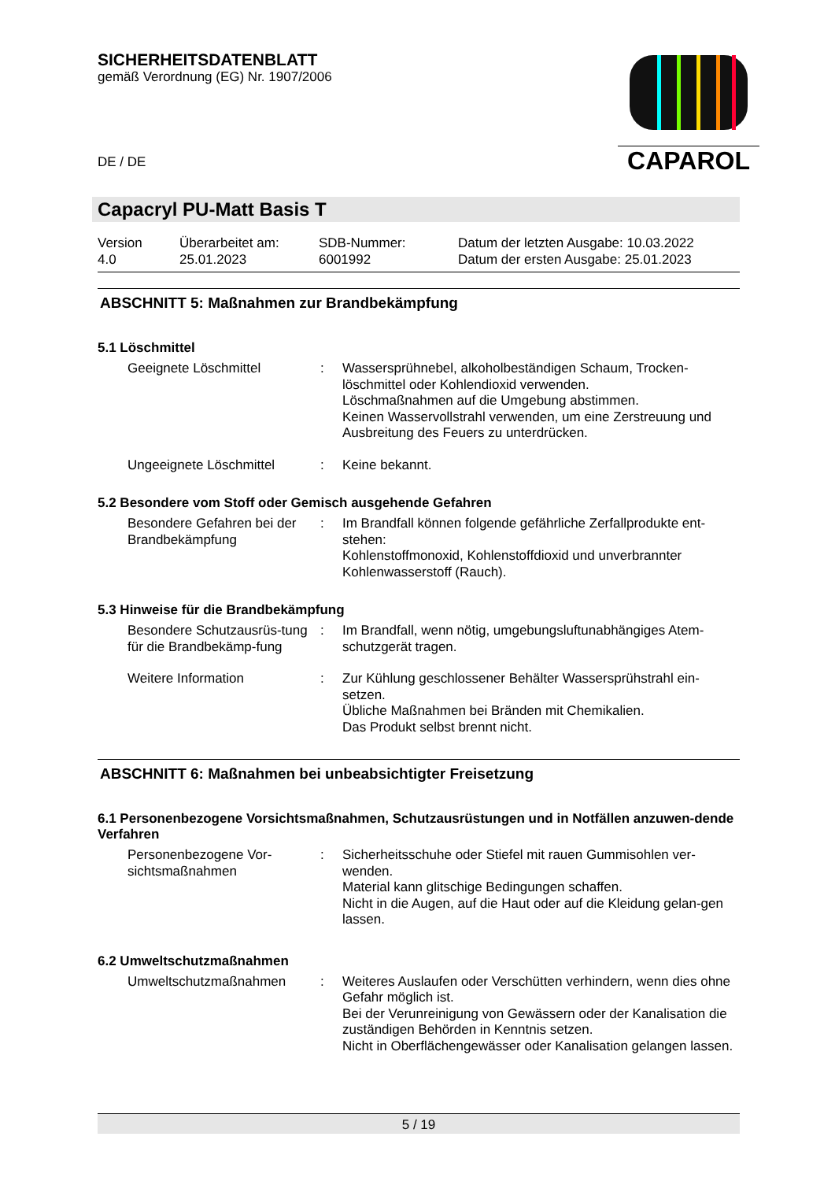SICHERHEITSDATENBLATT
gemäß Verordnung (EG) Nr. 1907/2006
DE / DE
CAPAROL
Capacryl PU-Matt Basis T
Version
4.0
Überarbeitet am:
25.01.2023
SDB-Nummer:
6001992
Datum der letzten Ausgabe: 10.03.2022
Datum der ersten Ausgabe: 25.01.2023
ABSCHNITT 5: Maßnahmen zur Brandbekämpfung
5.1 Löschmittel
Geeignete Löschmittel
:
Wassersprühnebel, alkoholbeständigen Schaum, Trocken-löschmittel oder Kohlendioxid verwenden.
Löschmaßnahmen auf die Umgebung abstimmen.
Keinen Wasservollstrahl verwenden, um eine Zerstreuung und Ausbreitung des Feuers zu unterdrücken.
Ungeeignete Löschmittel
:
Keine bekannt.
5.2 Besondere vom Stoff oder Gemisch ausgehende Gefahren
Besondere Gefahren bei der Brandbekämpfung
:
Im Brandfall können folgende gefährliche Zerfallprodukte ent-stehen:
Kohlenstoffmonoxid, Kohlenstoffdioxid und unverbrannter Kohlenwasserstoff (Rauch).
5.3 Hinweise für die Brandbekämpfung
Besondere Schutzausrüs-tung für die Brandbekämp-fung
:
Im Brandfall, wenn nötig, umgebungsluftunabhängiges Atem-schutzgerät tragen.
Weitere Information
:
Zur Kühlung geschlossener Behälter Wassersprühstrahl ein-setzen.
Übliche Maßnahmen bei Bränden mit Chemikalien.
Das Produkt selbst brennt nicht.
ABSCHNITT 6: Maßnahmen bei unbeabsichtigter Freisetzung
6.1 Personenbezogene Vorsichtsmaßnahmen, Schutzausrüstungen und in Notfällen anzuwen-dende Verfahren
Personenbezogene Vor-sichtsmaßnahmen
:
Sicherheitsschuhe oder Stiefel mit rauen Gummisohlen ver-wenden.
Material kann glitschige Bedingungen schaffen.
Nicht in die Augen, auf die Haut oder auf die Kleidung gelan-gen lassen.
6.2 Umweltschutzmaßnahmen
Umweltschutzmaßnahmen
:
Weiteres Auslaufen oder Verschütten verhindern, wenn dies ohne Gefahr möglich ist.
Bei der Verunreinigung von Gewässern oder der Kanalisation die zuständigen Behörden in Kenntnis setzen.
Nicht in Oberflächengewässer oder Kanalisation gelangen lassen.
5 / 19